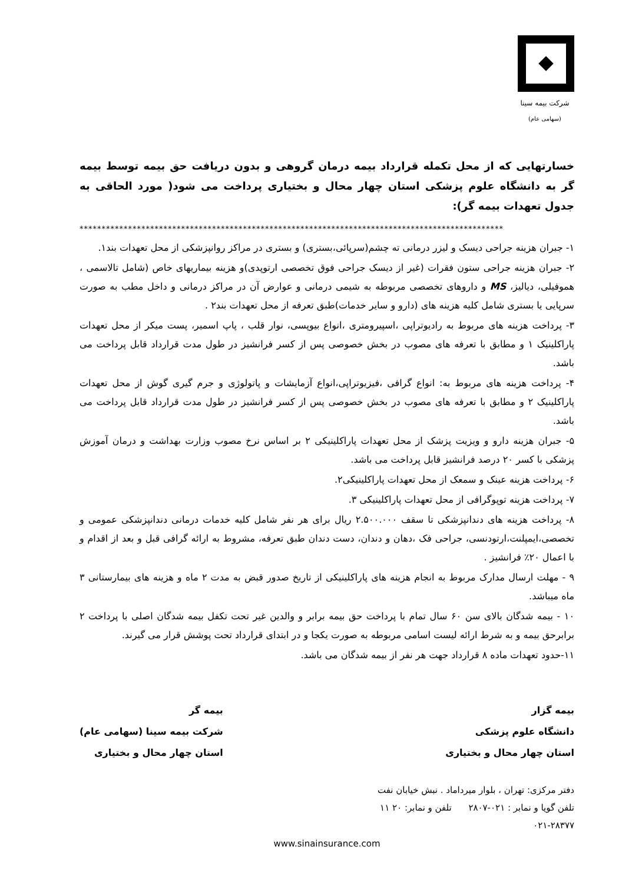شرکت بیمه سینا
(سهامی عام)
خسارتهایی که از محل تکمله قرارداد بیمه درمان گروهی و بدون دریافت حق بیمه توسط بیمه گر به دانشگاه علوم پزشکی استان چهار محال و بختیاری پرداخت می شود( مورد الحاقی به جدول تعهدات بیمه گر):
************************************************************************************************
۱- جبران هزینه جراحی دیسک و لیزر درمانی ته چشم(سرپائی،بستری) و بستری در مراکز روانپزشکی از محل تعهدات بند۱.
۲- جبران هزینه جراحی ستون فقرات (غیر از دیسک جراحی فوق تخصصی ارتوپدی)و هزینه بیماریهای خاص (شامل تالاسمی ، هموفیلی، دیالیز، MS و داروهای تخصصی مربوطه به شیمی درمانی و عوارض آن در مراکز درمانی و داخل مطب به صورت سرپایی یا بستری شامل کلیه هزینه های (دارو و سایر خدمات)طبق تعرفه از محل تعهدات بند۲ .
۳- پرداخت هزینه های مربوط به رادیوتراپی ،اسپیرومتری ،انواع بیوپسی، نوار قلب ، پاپ اسمیر، پست میکر از محل تعهدات پاراکلینیک ۱ و مطابق با تعرفه های مصوب در بخش خصوصی پس از کسر فرانشیز در طول مدت قرارداد قابل پرداخت می باشد.
۴- پرداخت هزینه های مربوط به: انواع گرافی ،فیزیوتراپی،انواع آزمایشات و پاتولوژی و جرم گیری گوش از محل تعهدات پاراکلینیک ۲ و مطابق با تعرفه های مصوب در بخش خصوصی پس از کسر فرانشیز در طول مدت قرارداد قابل پرداخت می باشد.
۵- جبران هزینه دارو و ویزیت پزشک از محل تعهدات پاراکلینیکی ۲ بر اساس نرخ مصوب وزارت بهداشت و درمان آموزش پزشکی با کسر ۲۰ درصد فرانشیز قابل پرداخت می باشد.
۶- پرداخت هزینه عینک و سمعک از محل تعهدات پاراکلینیکی۲.
۷- پرداخت هزینه توپوگرافی از محل تعهدات پاراکلینیکی ۳.
۸- پرداخت هزینه های دندانپزشکی تا سقف ۲.۵۰۰.۰۰۰ ریال برای هر نفر شامل کلیه خدمات درمانی دندانپزشکی عمومی و تخصصی،ایمپلنت،ارتودنسی، جراحی فک ،دهان و دندان، دست دندان طبق تعرفه، مشروط به ارائه گرافی قبل و بعد از اقدام و با اعمال ۲۰٪ فرانشیز .
۹ - مهلت ارسال مدارک مربوط به انجام هزینه های پاراکلینیکی از تاریخ صدور قبض به مدت ۲ ماه و هزینه های بیمارستانی ۳ ماه میباشد.
۱۰ - بیمه شدگان بالای سن ۶۰ سال تمام با پرداخت حق بیمه برابر و والدین غیر تحت تکفل بیمه شدگان اصلی با پرداخت ۲ برابرحق بیمه و به شرط ارائه لیست اسامی مربوطه به صورت یکجا و در ابتدای قرارداد تحت پوشش قرار می گیرند.
۱۱-حدود تعهدات ماده ۸ قرارداد جهت هر نفر از بیمه شدگان می باشد.
بیمه گزار
دانشگاه علوم پزشکی
استان چهار محال و بختیاری
بیمه گر
شرکت بیمه سینا (سهامی عام)
استان چهار محال و بختیاری
دفتر مرکزی: تهران ، بلوار میرداماد . نبش خیابان نفت
تلفن گویا و نمابر : ۰۲۱-۲۸۰۷ تلفن و نمابر: ۲۰ ۱۱
۰۲۱-۲۸۳۷۷
www.sinainsurance.com